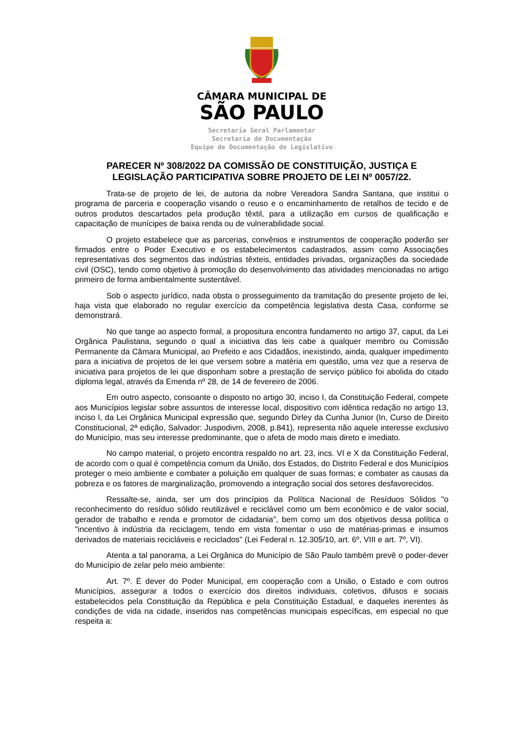CÂMARA MUNICIPAL DE
SÃO PAULO
Secretaria Geral Parlamentar
Secretaria de Documentação
Equipe de Documentação do Legislativo
PARECER Nº 308/2022 DA COMISSÃO DE CONSTITUIÇÃO, JUSTIÇA E LEGISLAÇÃO PARTICIPATIVA SOBRE PROJETO DE LEI Nº 0057/22.
Trata-se de projeto de lei, de autoria da nobre Vereadora Sandra Santana, que institui o programa de parceria e cooperação visando o reuso e o encaminhamento de retalhos de tecido e de outros produtos descartados pela produção têxtil, para a utilização em cursos de qualificação e capacitação de munícipes de baixa renda ou de vulnerabilidade social.
O projeto estabelece que as parcerias, convênios e instrumentos de cooperação poderão ser firmados entre o Poder Executivo e os estabelecimentos cadastrados, assim como Associações representativas dos segmentos das indústrias têxteis, entidades privadas, organizações da sociedade civil (OSC), tendo como objetivo à promoção do desenvolvimento das atividades mencionadas no artigo primeiro de forma ambientalmente sustentável.
Sob o aspecto jurídico, nada obsta o prosseguimento da tramitação do presente projeto de lei, haja vista que elaborado no regular exercício da competência legislativa desta Casa, conforme se demonstrará.
No que tange ao aspecto formal, a propositura encontra fundamento no artigo 37, caput, da Lei Orgânica Paulistana, segundo o qual a iniciativa das leis cabe a qualquer membro ou Comissão Permanente da Câmara Municipal, ao Prefeito e aos Cidadãos, inexistindo, ainda, qualquer impedimento para a iniciativa de projetos de lei que versem sobre a matéria em questão, uma vez que a reserva de iniciativa para projetos de lei que disponham sobre a prestação de serviço público foi abolida do citado diploma legal, através da Emenda nº 28, de 14 de fevereiro de 2006.
Em outro aspecto, consoante o disposto no artigo 30, inciso I, da Constituição Federal, compete aos Municípios legislar sobre assuntos de interesse local, dispositivo com idêntica redação no artigo 13, inciso I, da Lei Orgânica Municipal expressão que, segundo Dirley da Cunha Junior (In, Curso de Direito Constitucional, 2ª edição, Salvador: Juspodivm, 2008, p.841), representa não aquele interesse exclusivo do Município, mas seu interesse predominante, que o afeta de modo mais direto e imediato.
No campo material, o projeto encontra respaldo no art. 23, incs. VI e X da Constituição Federal, de acordo com o qual é competência comum da União, dos Estados, do Distrito Federal e dos Municípios proteger o meio ambiente e combater a poluição em qualquer de suas formas; e combater as causas da pobreza e os fatores de marginalização, promovendo a integração social dos setores desfavorecidos.
Ressalte-se, ainda, ser um dos princípios da Política Nacional de Resíduos Sólidos "o reconhecimento do resíduo sólido reutilizável e reciclável como um bem econômico e de valor social, gerador de trabalho e renda e promotor de cidadania", bem como um dos objetivos dessa política o "incentivo à indústria da reciclagem, tendo em vista fomentar o uso de matérias-primas e insumos derivados de materiais recicláveis e reciclados" (Lei Federal n. 12.305/10, art. 6º, VIII e art. 7º, VI).
Atenta a tal panorama, a Lei Orgânica do Município de São Paulo também prevê o poder-dever do Município de zelar pelo meio ambiente:
Art. 7º. É dever do Poder Municipal, em cooperação com a União, o Estado e com outros Municípios, assegurar a todos o exercício dos direitos individuais, coletivos, difusos e sociais estabelecidos pela Constituição da República e pela Constituição Estadual, e daqueles inerentes às condições de vida na cidade, inseridos nas competências municipais específicas, em especial no que respeita a: